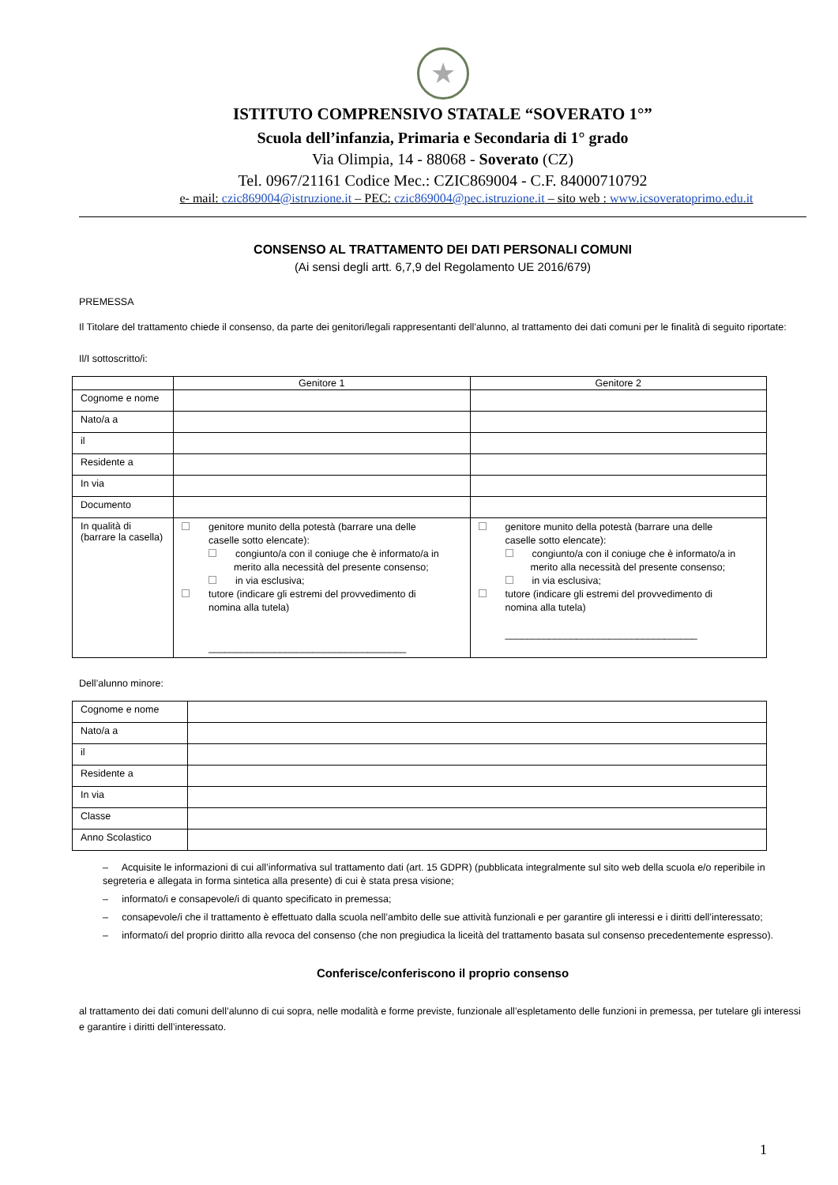★
ISTITUTO COMPRENSIVO STATALE “SOVERATO 1°”
Scuola dell’infanzia, Primaria e Secondaria di 1° grado
Via Olimpia, 14 - 88068 - Soverato (CZ)
Tel. 0967/21161 Codice Mec.: CZIC869004 - C.F. 84000710792
e- mail: czic869004@istruzione.it – PEC: czic869004@pec.istruzione.it – sito web : www.icsoveratoprimo.edu.it
CONSENSO AL TRATTAMENTO DEI DATI PERSONALI COMUNI
(Ai sensi degli artt. 6,7,9 del Regolamento UE 2016/679)
PREMESSA
Il Titolare del trattamento chiede il consenso, da parte dei genitori/legali rappresentanti dell’alunno, al trattamento dei dati comuni per le finalità di seguito riportate:
Il/I sottoscritto/i:
| | Genitore 1 | Genitore 2 |
| --- | --- | --- |
| Cognome e nome | | |
| Nato/a a | | |
| il | | |
| Residente a | | |
| In via | | |
| Documento | | |
| In qualità di (barrare la casella) | genitore munito della potestà (barrare una delle caselle sotto elencate): congiunto/a con il coniuge che è informato/a in merito alla necessità del presente consenso; in via esclusiva; tutore (indicare gli estremi del provvedimento di nomina alla tutela) ____________________________________ | genitore munito della potestà (barrare una delle caselle sotto elencate): congiunto/a con il coniuge che è informato/a in merito alla necessità del presente consenso; in via esclusiva; tutore (indicare gli estremi del provvedimento di nomina alla tutela) ___________________________________ |
Dell’alunno minore:
| Cognome e nome | |
| Nato/a a | |
| il | |
| Residente a | |
| In via | |
| Classe | |
| Anno Scolastico | |
– Acquisite le informazioni di cui all’informativa sul trattamento dati (art. 15 GDPR) (pubblicata integralmente sul sito web della scuola e/o reperibile in segreteria e allegata in forma sintetica alla presente) di cui è stata presa visione;
– informato/i e consapevole/i di quanto specificato in premessa;
– consapevole/i che il trattamento è effettuato dalla scuola nell’ambito delle sue attività funzionali e per garantire gli interessi e i diritti dell’interessato;
– informato/i del proprio diritto alla revoca del consenso (che non pregiudica la liceità del trattamento basata sul consenso precedentemente espresso).
Conferisce/conferiscono il proprio consenso
al trattamento dei dati comuni dell’alunno di cui sopra, nelle modalità e forme previste, funzionale all’espletamento delle funzioni in premessa, per tutelare gli interessi e garantire i diritti dell’interessato.
1